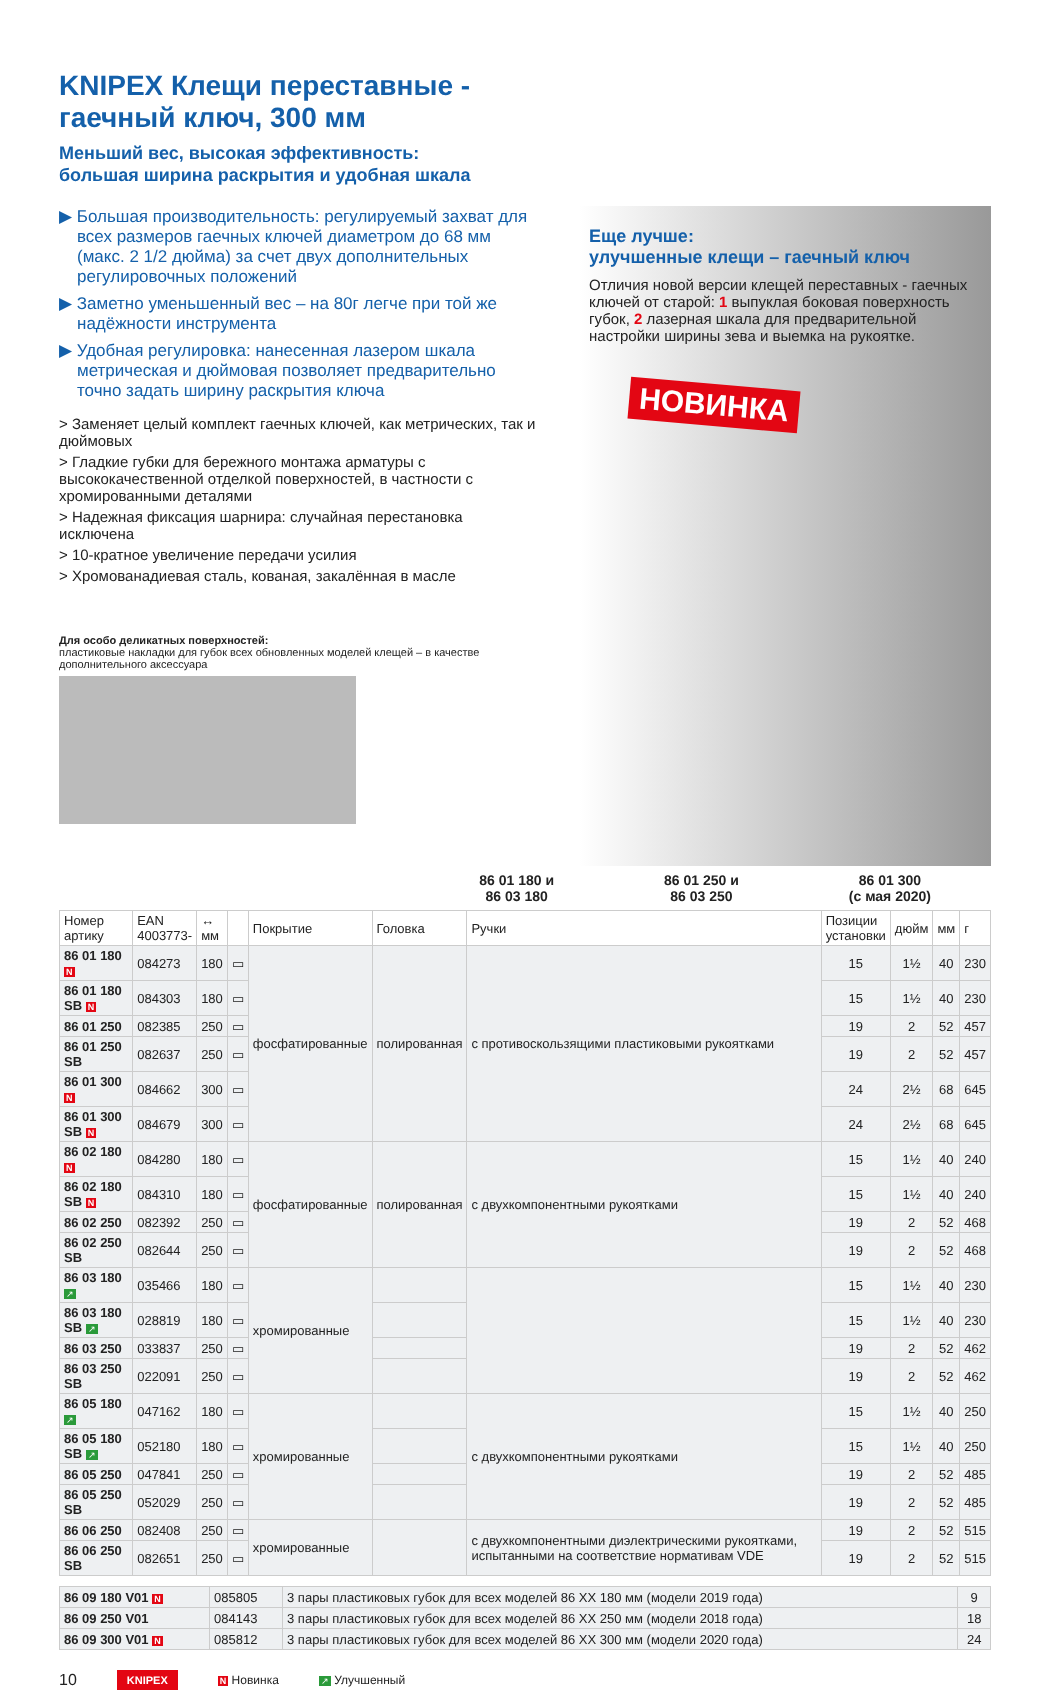KNIPEX Клещи переставные -
гаечный ключ, 300 мм
Меньший вес, высокая эффективность:
большая ширина раскрытия и удобная шкала
▶ Большая производительность: регулируемый захват для всех размеров гаечных ключей диаметром до 68 мм (макс. 2 1/2 дюйма) за счет двух дополнительных регулировочных положений
▶ Заметно уменьшенный вес – на 80г легче при той же надёжности инструмента
▶ Удобная регулировка: нанесенная лазером шкала метрическая и дюймовая позволяет предварительно точно задать ширину раскрытия ключа
> Заменяет целый комплект гаечных ключей, как метрических, так и дюймовых
> Гладкие губки для бережного монтажа арматуры с высококачественной отделкой поверхностей, в частности с хромированными деталями
> Надежная фиксация шарнира: случайная перестановка исключена
> 10-кратное увеличение передачи усилия
> Хромованадиевая сталь, кованая, закалённая в масле
Для особо деликатных поверхностей:
пластиковые накладки для губок всех обновленных моделей клещей – в качестве дополнительного аксессуара
Еще лучше:
улучшенные клещи – гаечный ключ
Отличия новой версии клещей переставных - гаечных ключей от старой: 1 выпуклая боковая поверхность губок, 2 лазерная шкала для предварительной настройки ширины зева и выемка на рукоятке.
НОВИНКА
86 01 180 и
86 03 180
86 01 250 и
86 03 250
86 01 300
(с мая 2020)
| Номер артику | EAN 4003773- | ↔ мм | | Покрытие | Головка | Ручки | Позиции установки | дюйм | мм | г |
| --- | --- | --- | --- | --- | --- | --- | --- | --- | --- | --- |
| 86 01 180 N | 084273 | 180 | ▭ | фосфатированные | полированная | с противоскользящими пластиковыми рукоятками | 15 | 1½ | 40 | 230 |
| 86 01 180 SB N | 084303 | 180 | ▭ | | | | 15 | 1½ | 40 | 230 |
| 86 01 250 | 082385 | 250 | ▭ | | | | 19 | 2 | 52 | 457 |
| 86 01 250 SB | 082637 | 250 | ▭ | | | | 19 | 2 | 52 | 457 |
| 86 01 300 N | 084662 | 300 | ▭ | | | | 24 | 2½ | 68 | 645 |
| 86 01 300 SB N | 084679 | 300 | ▭ | | | | 24 | 2½ | 68 | 645 |
| 86 02 180 N | 084280 | 180 | ▭ | фосфатированные | полированная | с двухкомпонентными рукоятками | 15 | 1½ | 40 | 240 |
| 86 02 180 SB N | 084310 | 180 | ▭ | | | | 15 | 1½ | 40 | 240 |
| 86 02 250 | 082392 | 250 | ▭ | | | | 19 | 2 | 52 | 468 |
| 86 02 250 SB | 082644 | 250 | ▭ | | | | 19 | 2 | 52 | 468 |
| 86 03 180 ↗ | 035466 | 180 | ▭ | хромированные | | | 15 | 1½ | 40 | 230 |
| 86 03 180 SB ↗ | 028819 | 180 | ▭ | | | | 15 | 1½ | 40 | 230 |
| 86 03 250 | 033837 | 250 | ▭ | | | | 19 | 2 | 52 | 462 |
| 86 03 250 SB | 022091 | 250 | ▭ | | | | 19 | 2 | 52 | 462 |
| 86 05 180 ↗ | 047162 | 180 | ▭ | хромированные | | с двухкомпонентными рукоятками | 15 | 1½ | 40 | 250 |
| 86 05 180 SB ↗ | 052180 | 180 | ▭ | | | | 15 | 1½ | 40 | 250 |
| 86 05 250 | 047841 | 250 | ▭ | | | | 19 | 2 | 52 | 485 |
| 86 05 250 SB | 052029 | 250 | ▭ | | | | 19 | 2 | 52 | 485 |
| 86 06 250 | 082408 | 250 | ▭ | хромированные | | с двухкомпонентными диэлектрическими рукоятками, испытанными на соответствие нормативам VDE | 19 | 2 | 52 | 515 |
| 86 06 250 SB | 082651 | 250 | ▭ | | | | 19 | 2 | 52 | 515 |
| 86 09 180 V01 N | 085805 | 3 пары пластиковых губок для всех моделей 86 XX 180 мм (модели 2019 года) | 9 |
| 86 09 250 V01 | 084143 | 3 пары пластиковых губок для всех моделей 86 XX 250 мм (модели 2018 года) | 18 |
| 86 09 300 V01 N | 085812 | 3 пары пластиковых губок для всех моделей 86 XX 300 мм (модели 2020 года) | 24 |
10 KNIPEX N Новинка ↗ Улучшенный